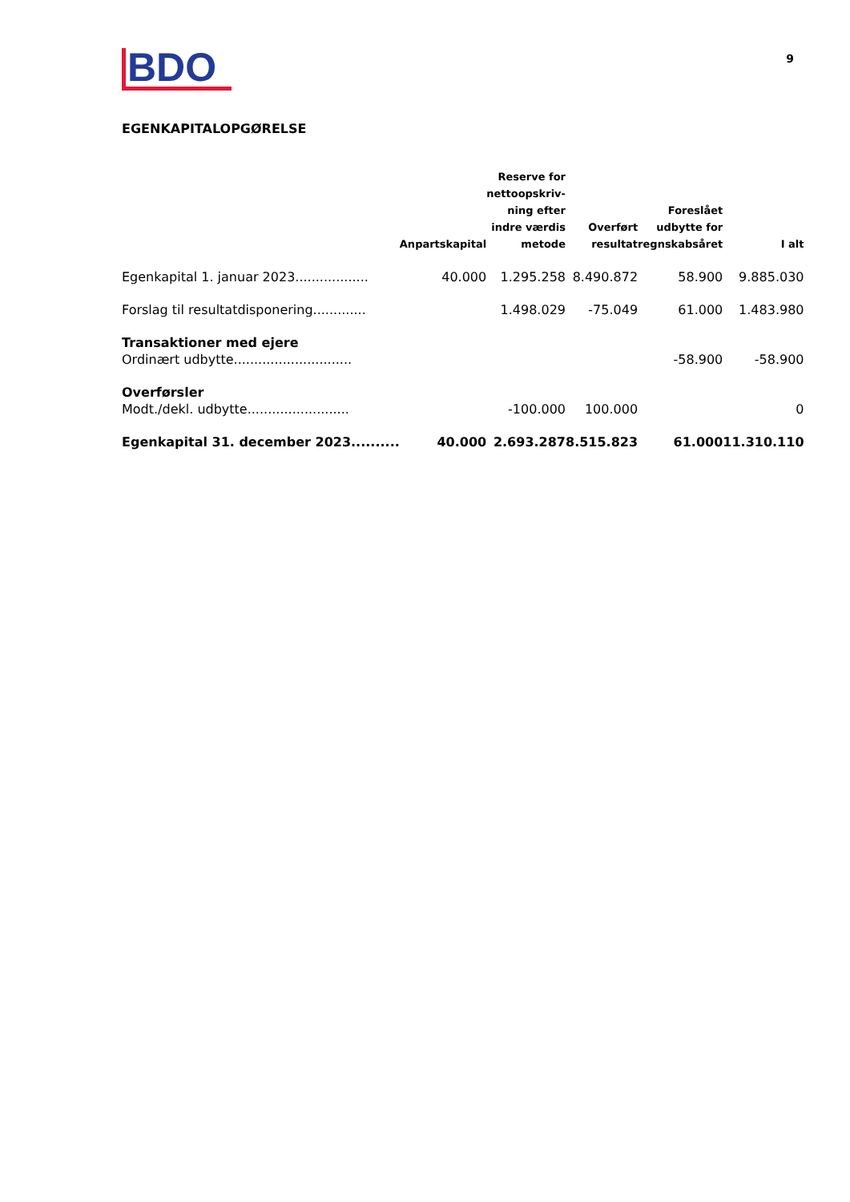BDO
9
EGENKAPITALOPGØRELSE
| | Anpartskapital | Reserve for nettoopskriv-ning efter indre værdis metode | Overført resultat | Foreslået udbytte for regnskabsåret | I alt |
| --- | --- | --- | --- | --- | --- |
| Egenkapital 1. januar 2023.................. | 40.000 | 1.295.258 | 8.490.872 | 58.900 | 9.885.030 |
| Forslag til resultatdisponering............. | | 1.498.029 | -75.049 | 61.000 | 1.483.980 |
| Transaktioner med ejere | | | | | |
| Ordinært udbytte............................. | | | | -58.900 | -58.900 |
| Overførsler | | | | | |
| Modt./dekl. udbytte......................... | | -100.000 | 100.000 | | 0 |
| Egenkapital 31. december 2023.......... | 40.000 | 2.693.287 | 8.515.823 | 61.000 | 11.310.110 |